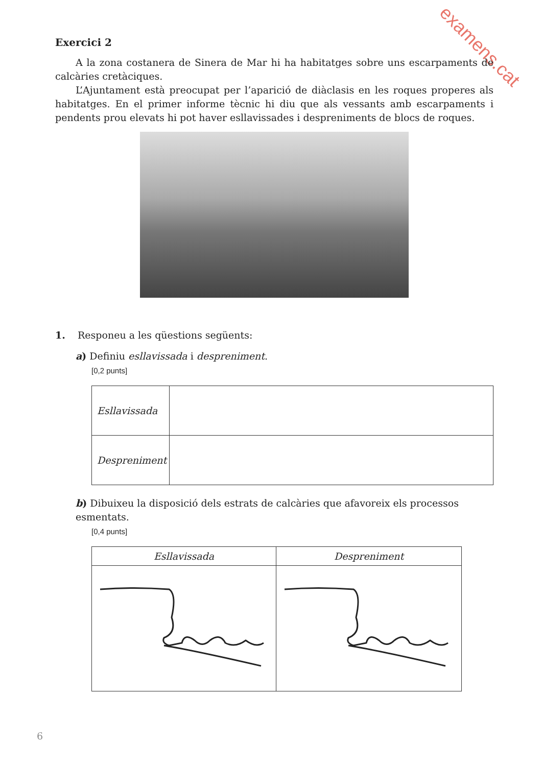examens.cat
Exercici 2
A la zona costanera de Sinera de Mar hi ha habitatges sobre uns escarpaments de calcàries cretàciques.
L’Ajuntament està preocupat per l’aparició de diàclasis en les roques properes als habitatges. En el primer informe tècnic hi diu que als vessants amb escarpaments i pendents prou elevats hi pot haver esllavissades i despreniments de blocs de roques.
1. Responeu a les qüestions següents:
a) Definiu esllavissada i despreniment.
[0,2 punts]
| Esllavissada | |
| Despreniment | |
b) Dibuixeu la disposició dels estrats de calcàries que afavoreix els processos esmentats.
[0,4 punts]
| Esllavissada | Despreniment |
| --- | --- |
6